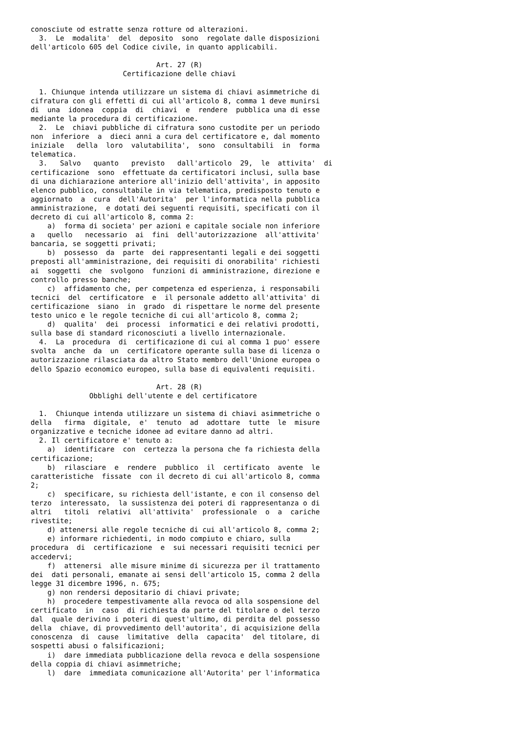conosciute od estratte senza rotture od alterazioni.
  3.  Le  modalita'  del  deposito  sono  regolate dalle disposizioni
dell'articolo 605 del Codice civile, in quanto applicabili.

                              Art. 27 (R)
                      Certificazione delle chiavi

  1. Chiunque intenda utilizzare un sistema di chiavi asimmetriche di
cifratura con gli effetti di cui all'articolo 8, comma 1 deve munirsi
di  una  idonea  coppia  di  chiavi  e  rendere  pubblica una di esse
mediante la procedura di certificazione.
  2.  Le  chiavi pubbliche di cifratura sono custodite per un periodo
non  inferiore  a  dieci anni a cura del certificatore e, dal momento
iniziale   della  loro  valutabilita',  sono  consultabili  in  forma
telematica.
  3.   Salvo   quanto   previsto   dall'articolo  29,  le  attivita'  di
certificazione  sono  effettuate da certificatori inclusi, sulla base
di una dichiarazione anteriore all'inizio dell'attivita', in apposito
elenco pubblico, consultabile in via telematica, predisposto tenuto e
aggiornato  a  cura  dell'Autorita'  per l'informatica nella pubblica
amministrazione,  e dotati dei seguenti requisiti, specificati con il
decreto di cui all'articolo 8, comma 2:
    a)  forma di societa' per azioni e capitale sociale non inferiore
a   quello   necessario  ai  fini  dell'autorizzazione  all'attivita'
bancaria, se soggetti privati;
    b)  possesso  da  parte  dei rappresentanti legali e dei soggetti
preposti all'amministrazione, dei requisiti di onorabilita' richiesti
ai  soggetti  che  svolgono  funzioni di amministrazione, direzione e
controllo presso banche;
    c)  affidamento che, per competenza ed esperienza, i responsabili
tecnici  del  certificatore  e  il personale addetto all'attivita' di
certificazione  siano  in  grado  di rispettare le norme del presente
testo unico e le regole tecniche di cui all'articolo 8, comma 2;
    d)  qualita'  dei  processi  informatici e dei relativi prodotti,
sulla base di standard riconosciuti a livello internazionale.
  4.  La  procedura  di  certificazione di cui al comma 1 puo' essere
svolta  anche  da  un  certificatore operante sulla base di licenza o
autorizzazione rilasciata da altro Stato membro dell'Unione europea o
dello Spazio economico europeo, sulla base di equivalenti requisiti.

                              Art. 28 (R)
              Obblighi dell'utente e del certificatore

  1.  Chiunque intenda utilizzare un sistema di chiavi asimmetriche o
della   firma  digitale,  e'  tenuto  ad  adottare  tutte  le  misure
organizzative e tecniche idonee ad evitare danno ad altri.
  2. Il certificatore e' tenuto a:
    a)  identificare  con  certezza la persona che fa richiesta della
certificazione;
    b)  rilasciare  e  rendere  pubblico  il  certificato  avente  le
caratteristiche  fissate  con il decreto di cui all'articolo 8, comma
2;
    c)  specificare, su richiesta dell'istante, e con il consenso del
terzo  interessato,  la sussistenza dei poteri di rappresentanza o di
altri   titoli  relativi  all'attivita'  professionale  o  a  cariche
rivestite;
    d) attenersi alle regole tecniche di cui all'articolo 8, comma 2;
    e) informare richiedenti, in modo compiuto e chiaro, sulla
procedura  di  certificazione  e  sui necessari requisiti tecnici per
accedervi;
    f)  attenersi  alle misure minime di sicurezza per il trattamento
dei  dati personali, emanate ai sensi dell'articolo 15, comma 2 della
legge 31 dicembre 1996, n. 675;
    g) non rendersi depositario di chiavi private;
    h)  procedere tempestivamente alla revoca od alla sospensione del
certificato  in  caso  di richiesta da parte del titolare o del terzo
dal  quale derivino i poteri di quest'ultimo, di perdita del possesso
della  chiave, di provvedimento dell'autorita', di acquisizione della
conoscenza  di  cause  limitative  della  capacita'  del titolare, di
sospetti abusi o falsificazioni;
    i)  dare immediata pubblicazione della revoca e della sospensione
della coppia di chiavi asimmetriche;
    l)  dare  immediata comunicazione all'Autorita' per l'informatica